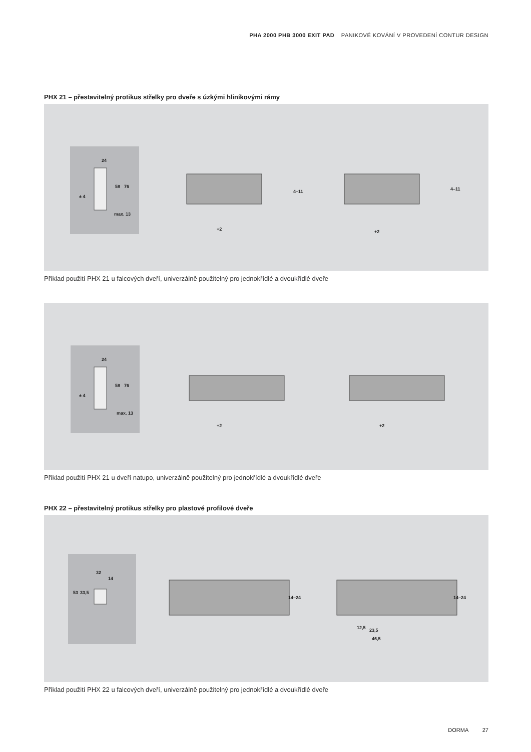PHA 2000 PHB 3000 EXIT PAD PANIKOVÉ KOVÁNÍ V PROVEDENÍ CONTUR DESIGN
PHX 21 – přestavitelný protikus střelky pro dveře s úzkými hliníkovými rámy
24
58 76
± 4
max. 13
4–11 4–11
+2 +2
Příklad použití PHX 21 u falcových dveří, univerzálně použitelný pro jednokřídlé a dvoukřídlé dveře
24
58 76
± 4
max. 13
+2 +2
Příklad použití PHX 21 u dveří natupo, univerzálně použitelný pro jednokřídlé a dvoukřídlé dveře
PHX 22 – přestavitelný protikus střelky pro plastové profilové dveře
32
14
53 33,5
14–24 14–24
12,5 23,5
46,5
Příklad použití PHX 22 u falcových dveří, univerzálně použitelný pro jednokřídlé a dvoukřídlé dveře
DORMA 27